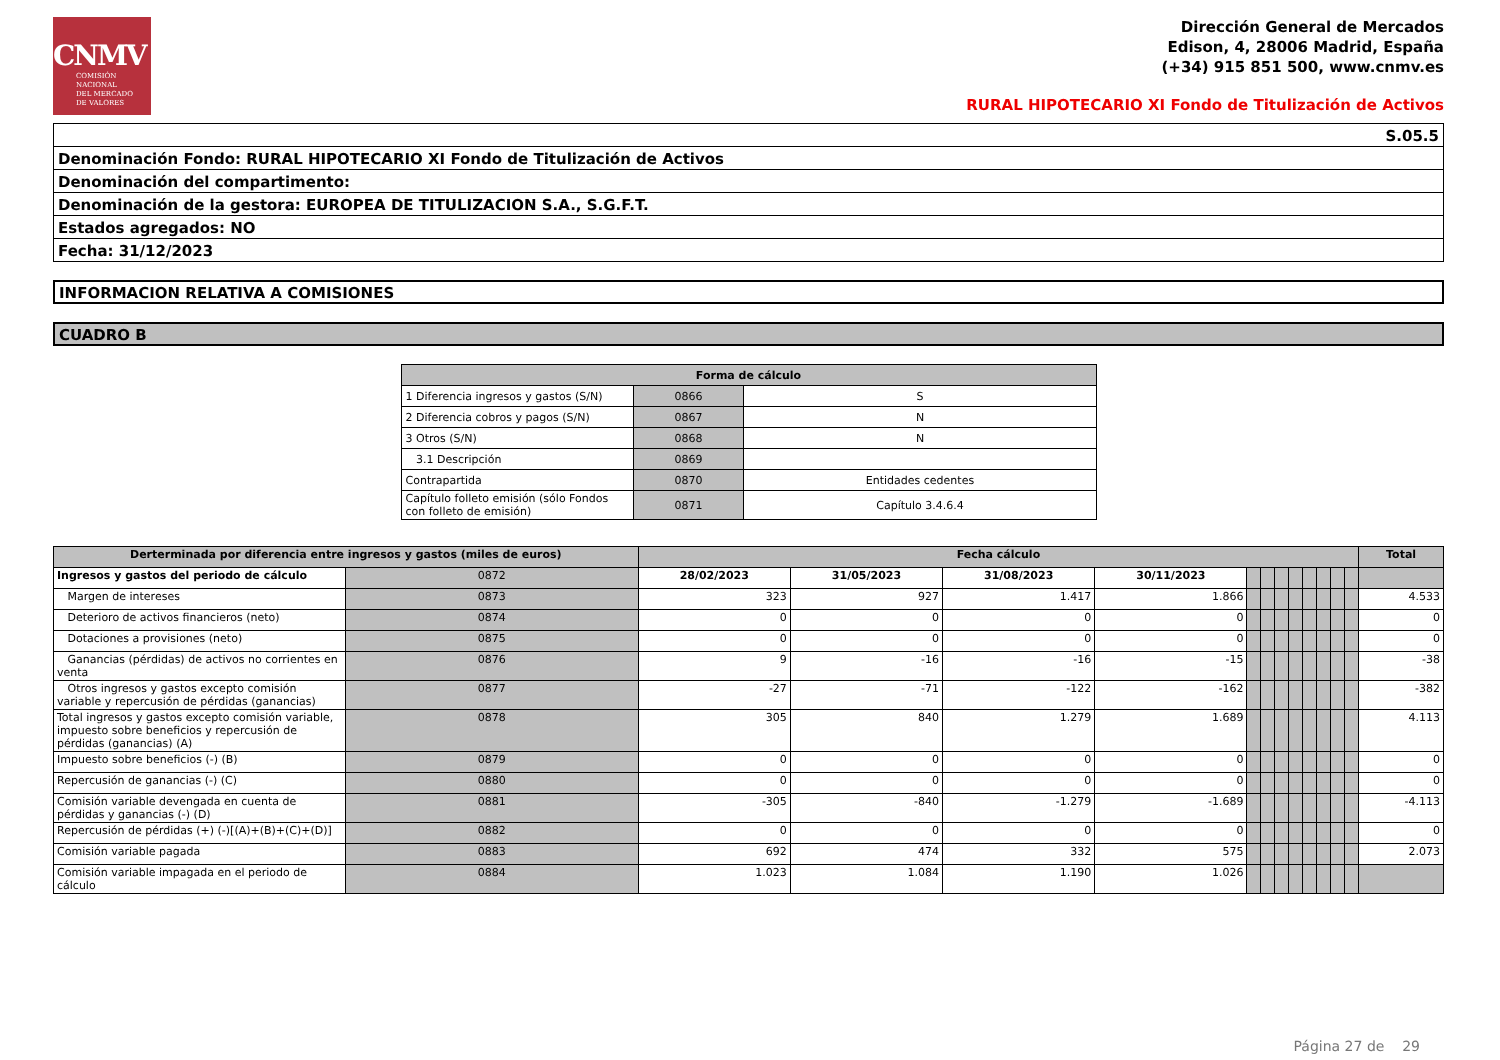CNMV
COMISIÓN
NACIONAL
DEL MERCADO
DE VALORES
Dirección General de Mercados
Edison, 4, 28006 Madrid, España
(+34) 915 851 500, www.cnmv.es
RURAL HIPOTECARIO XI Fondo de Titulización de Activos
| S.05.5 |
| Denominación Fondo: RURAL HIPOTECARIO XI Fondo de Titulización de Activos |
| Denominación del compartimento: |
| Denominación de la gestora: EUROPEA DE TITULIZACION S.A., S.G.F.T. |
| Estados agregados: NO |
| Fecha: 31/12/2023 |
INFORMACION RELATIVA A COMISIONES
CUADRO B
| Forma de cálculo | | |
| --- | --- | --- |
| 1 Diferencia ingresos y gastos (S/N) | 0866 | S |
| 2 Diferencia cobros y pagos (S/N) | 0867 | N |
| 3 Otros (S/N) | 0868 | N |
| 3.1 Descripción | 0869 | |
| Contrapartida | 0870 | Entidades cedentes |
| Capítulo folleto emisión (sólo Fondos con folleto de emisión) | 0871 | Capítulo 3.4.6.4 |
| Derterminada por diferencia entre ingresos y gastos (miles de euros) | | Fecha cálculo | | | | | | | | | | | | Total |
| --- | --- | --- | --- | --- | --- | --- | --- | --- | --- | --- | --- | --- | --- | --- |
| Ingresos y gastos del periodo de cálculo | 0872 | 28/02/2023 | 31/05/2023 | 31/08/2023 | 30/11/2023 | | | | | | | | | |
| Margen de intereses | 0873 | 323 | 927 | 1.417 | 1.866 | | | | | | | | | 4.533 |
| Deterioro de activos financieros (neto) | 0874 | 0 | 0 | 0 | 0 | | | | | | | | | 0 |
| Dotaciones a provisiones (neto) | 0875 | 0 | 0 | 0 | 0 | | | | | | | | | 0 |
| Ganancias (pérdidas) de activos no corrientes en venta | 0876 | 9 | -16 | -16 | -15 | | | | | | | | | -38 |
| Otros ingresos y gastos excepto comisión variable y repercusión de pérdidas (ganancias) | 0877 | -27 | -71 | -122 | -162 | | | | | | | | | -382 |
| Total ingresos y gastos excepto comisión variable, impuesto sobre beneficios y repercusión de pérdidas (ganancias) (A) | 0878 | 305 | 840 | 1.279 | 1.689 | | | | | | | | | 4.113 |
| Impuesto sobre beneficios (-) (B) | 0879 | 0 | 0 | 0 | 0 | | | | | | | | | 0 |
| Repercusión de ganancias (-) (C) | 0880 | 0 | 0 | 0 | 0 | | | | | | | | | 0 |
| Comisión variable devengada en cuenta de pérdidas y ganancias (-) (D) | 0881 | -305 | -840 | -1.279 | -1.689 | | | | | | | | | -4.113 |
| Repercusión de pérdidas (+) (-)[(A)+(B)+(C)+(D)] | 0882 | 0 | 0 | 0 | 0 | | | | | | | | | 0 |
| Comisión variable pagada | 0883 | 692 | 474 | 332 | 575 | | | | | | | | | 2.073 |
| Comisión variable impagada en el periodo de cálculo | 0884 | 1.023 | 1.084 | 1.190 | 1.026 | | | | | | | | | |
Página 27 de 29